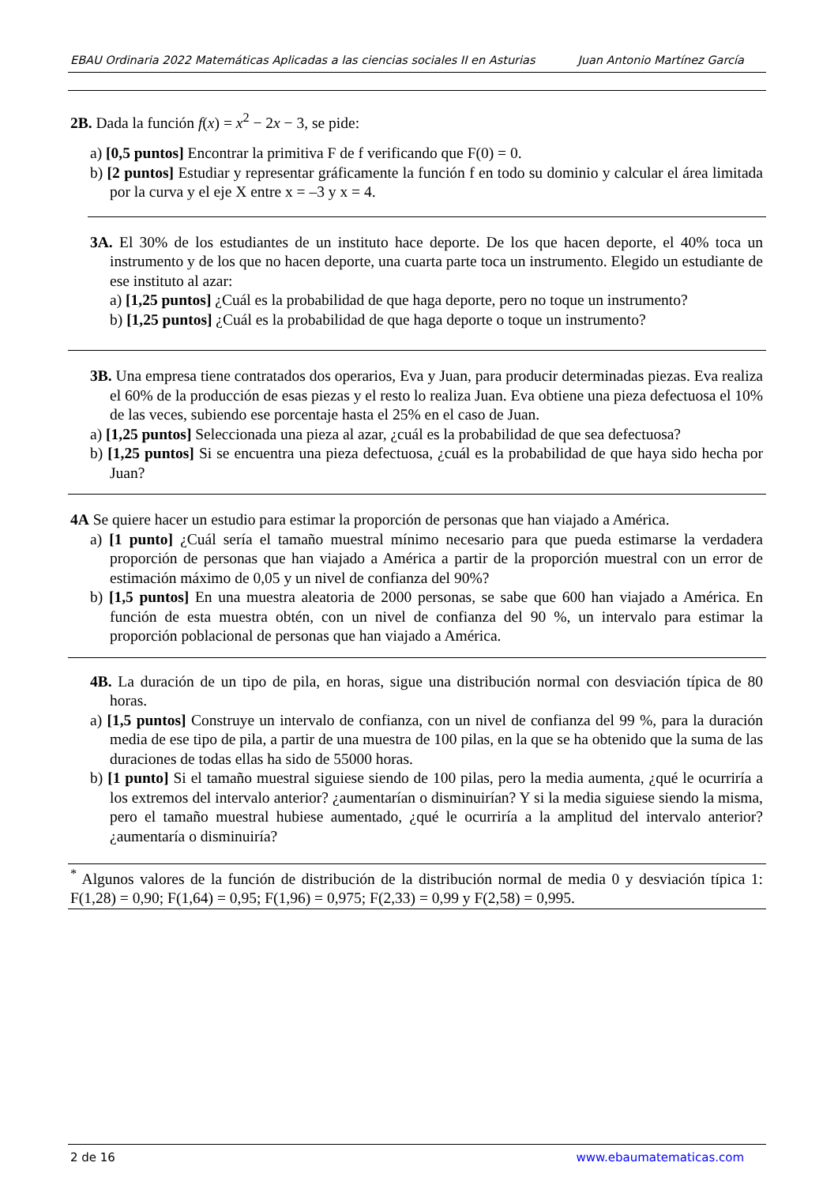EBAU Ordinaria 2022 Matemáticas Aplicadas a las ciencias sociales II en Asturias Juan Antonio Martínez García
2B. Dada la función f(x) = x<sup>2</sup> − 2x − 3, se pide:
a) [0,5 puntos] Encontrar la primitiva F de f verificando que F(0) = 0.
b) [2 puntos] Estudiar y representar gráficamente la función f en todo su dominio y calcular el área limitada por la curva y el eje X entre x = –3 y x = 4.
3A. El 30% de los estudiantes de un instituto hace deporte. De los que hacen deporte, el 40% toca un instrumento y de los que no hacen deporte, una cuarta parte toca un instrumento. Elegido un estudiante de ese instituto al azar:
a) [1,25 puntos] ¿Cuál es la probabilidad de que haga deporte, pero no toque un instrumento?
b) [1,25 puntos] ¿Cuál es la probabilidad de que haga deporte o toque un instrumento?
3B. Una empresa tiene contratados dos operarios, Eva y Juan, para producir determinadas piezas. Eva realiza el 60% de la producción de esas piezas y el resto lo realiza Juan. Eva obtiene una pieza defectuosa el 10% de las veces, subiendo ese porcentaje hasta el 25% en el caso de Juan.
a) [1,25 puntos] Seleccionada una pieza al azar, ¿cuál es la probabilidad de que sea defectuosa?
b) [1,25 puntos] Si se encuentra una pieza defectuosa, ¿cuál es la probabilidad de que haya sido hecha por Juan?
4A Se quiere hacer un estudio para estimar la proporción de personas que han viajado a América.
a) [1 punto] ¿Cuál sería el tamaño muestral mínimo necesario para que pueda estimarse la verdadera proporción de personas que han viajado a América a partir de la proporción muestral con un error de estimación máximo de 0,05 y un nivel de confianza del 90%?
b) [1,5 puntos] En una muestra aleatoria de 2000 personas, se sabe que 600 han viajado a América. En función de esta muestra obtén, con un nivel de confianza del 90 %, un intervalo para estimar la proporción poblacional de personas que han viajado a América.
4B. La duración de un tipo de pila, en horas, sigue una distribución normal con desviación típica de 80 horas.
a) [1,5 puntos] Construye un intervalo de confianza, con un nivel de confianza del 99 %, para la duración media de ese tipo de pila, a partir de una muestra de 100 pilas, en la que se ha obtenido que la suma de las duraciones de todas ellas ha sido de 55000 horas.
b) [1 punto] Si el tamaño muestral siguiese siendo de 100 pilas, pero la media aumenta, ¿qué le ocurriría a los extremos del intervalo anterior? ¿aumentarían o disminuirían? Y si la media siguiese siendo la misma, pero el tamaño muestral hubiese aumentado, ¿qué le ocurriría a la amplitud del intervalo anterior? ¿aumentaría o disminuiría?
<sup>*</sup> Algunos valores de la función de distribución de la distribución normal de media 0 y desviación típica 1: F(1,28) = 0,90; F(1,64) = 0,95; F(1,96) = 0,975; F(2,33) = 0,99 y F(2,58) = 0,995.
2 de 16 www.ebaumatematicas.com